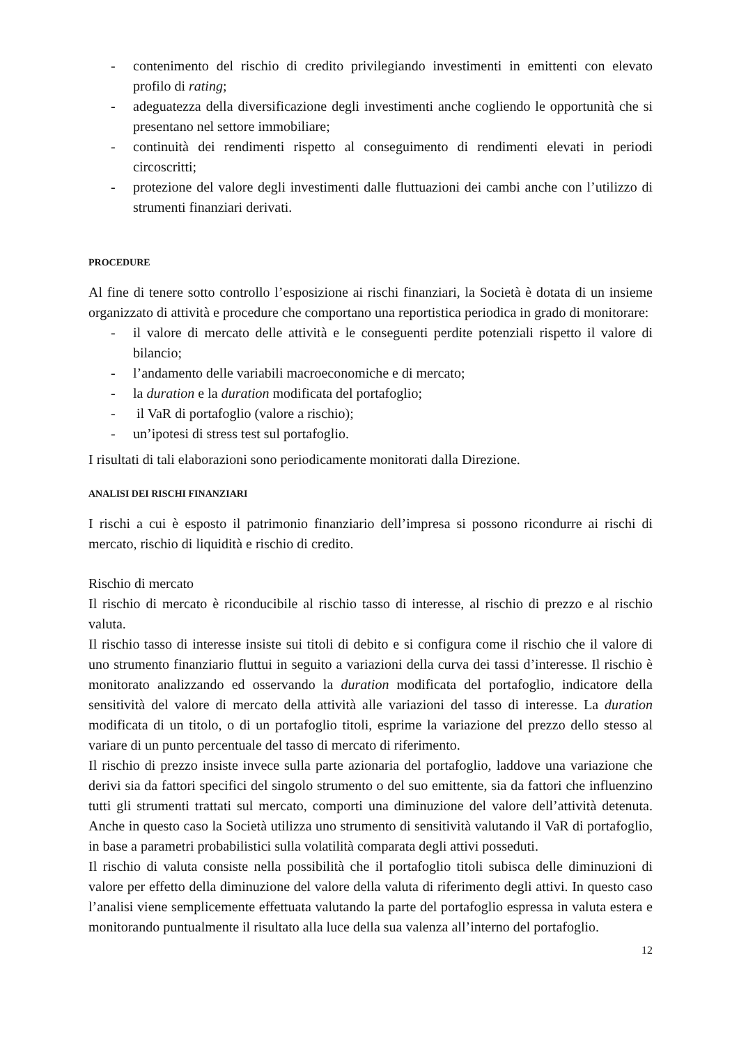- contenimento del rischio di credito privilegiando investimenti in emittenti con elevato profilo di rating;
- adeguatezza della diversificazione degli investimenti anche cogliendo le opportunità che si presentano nel settore immobiliare;
- continuità dei rendimenti rispetto al conseguimento di rendimenti elevati in periodi circoscritti;
- protezione del valore degli investimenti dalle fluttuazioni dei cambi anche con l’utilizzo di strumenti finanziari derivati.
PROCEDURE
Al fine di tenere sotto controllo l’esposizione ai rischi finanziari, la Società è dotata di un insieme organizzato di attività e procedure che comportano una reportistica periodica in grado di monitorare:
- il valore di mercato delle attività e le conseguenti perdite potenziali rispetto il valore di bilancio;
- l’andamento delle variabili macroeconomiche e di mercato;
- la duration e la duration modificata del portafoglio;
- il VaR di portafoglio (valore a rischio);
- un’ipotesi di stress test sul portafoglio.
I risultati di tali elaborazioni sono periodicamente monitorati dalla Direzione.
ANALISI DEI RISCHI FINANZIARI
I rischi a cui è esposto il patrimonio finanziario dell’impresa si possono ricondurre ai rischi di mercato, rischio di liquidità e rischio di credito.
Rischio di mercato
Il rischio di mercato è riconducibile al rischio tasso di interesse, al rischio di prezzo e al rischio valuta.
Il rischio tasso di interesse insiste sui titoli di debito e si configura come il rischio che il valore di uno strumento finanziario fluttui in seguito a variazioni della curva dei tassi d’interesse. Il rischio è monitorato analizzando ed osservando la duration modificata del portafoglio, indicatore della sensitività del valore di mercato della attività alle variazioni del tasso di interesse. La duration modificata di un titolo, o di un portafoglio titoli, esprime la variazione del prezzo dello stesso al variare di un punto percentuale del tasso di mercato di riferimento.
Il rischio di prezzo insiste invece sulla parte azionaria del portafoglio, laddove una variazione che derivi sia da fattori specifici del singolo strumento o del suo emittente, sia da fattori che influenzino tutti gli strumenti trattati sul mercato, comporti una diminuzione del valore dell’attività detenuta. Anche in questo caso la Società utilizza uno strumento di sensitività valutando il VaR di portafoglio, in base a parametri probabilistici sulla volatilità comparata degli attivi posseduti.
Il rischio di valuta consiste nella possibilità che il portafoglio titoli subisca delle diminuzioni di valore per effetto della diminuzione del valore della valuta di riferimento degli attivi. In questo caso l’analisi viene semplicemente effettuata valutando la parte del portafoglio espressa in valuta estera e monitorando puntualmente il risultato alla luce della sua valenza all’interno del portafoglio.
12